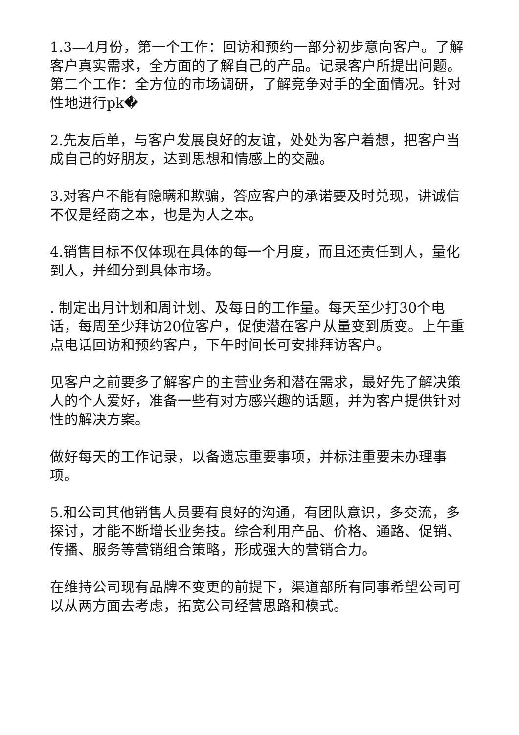1.3—4月份，第一个工作：回访和预约一部分初步意向客户。了解客户真实需求，全方面的了解自己的产品。记录客户所提出问题。第二个工作：全方位的市场调研，了解竞争对手的全面情况。针对性地进行pk�
2.先友后单，与客户发展良好的友谊，处处为客户着想，把客户当成自己的好朋友，达到思想和情感上的交融。
3.对客户不能有隐瞒和欺骗，答应客户的承诺要及时兑现，讲诚信不仅是经商之本，也是为人之本。
4.销售目标不仅体现在具体的每一个月度，而且还责任到人，量化到人，并细分到具体市场。
. 制定出月计划和周计划、及每日的工作量。每天至少打30个电话，每周至少拜访20位客户，促使潜在客户从量变到质变。上午重点电话回访和预约客户，下午时间长可安排拜访客户。
见客户之前要多了解客户的主营业务和潜在需求，最好先了解决策人的个人爱好，准备一些有对方感兴趣的话题，并为客户提供针对性的解决方案。
做好每天的工作记录，以备遗忘重要事项，并标注重要未办理事项。
5.和公司其他销售人员要有良好的沟通，有团队意识，多交流，多探讨，才能不断增长业务技。综合利用产品、价格、通路、促销、传播、服务等营销组合策略，形成强大的营销合力。
在维持公司现有品牌不变更的前提下，渠道部所有同事希望公司可以从两方面去考虑，拓宽公司经营思路和模式。